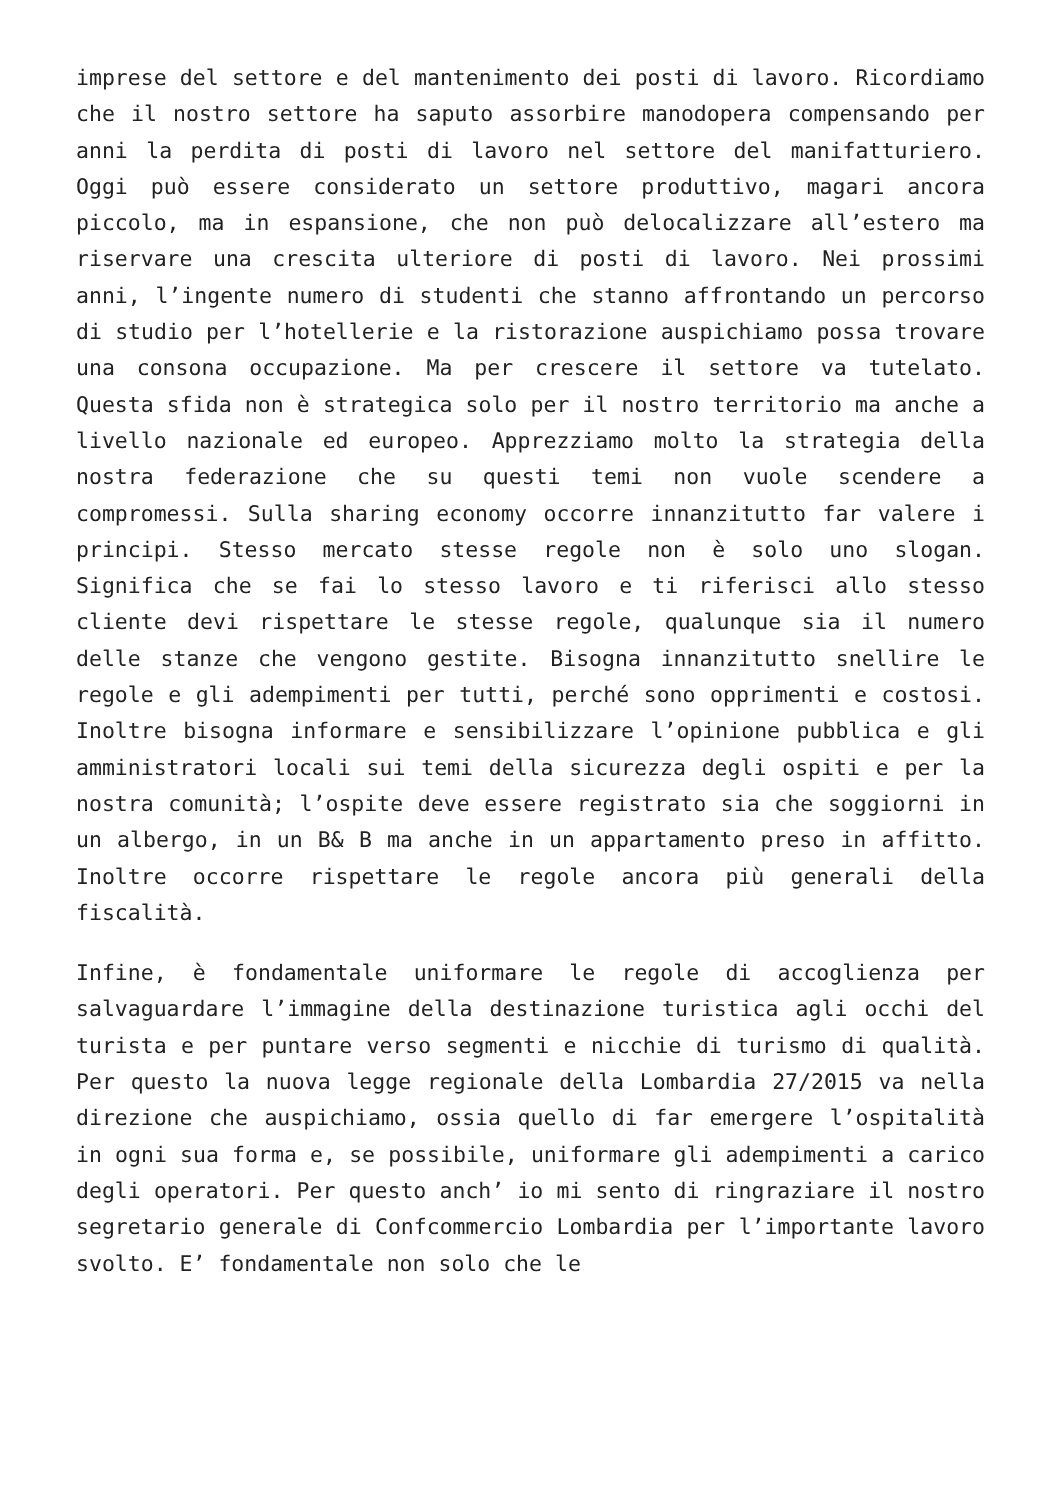imprese del settore e del mantenimento dei posti di lavoro. Ricordiamo che il nostro settore ha saputo assorbire manodopera compensando per anni la perdita di posti di lavoro nel settore del manifatturiero. Oggi può essere considerato un settore produttivo, magari ancora piccolo, ma in espansione, che non può delocalizzare all’estero ma riservare una crescita ulteriore di posti di lavoro. Nei prossimi anni, l’ingente numero di studenti che stanno affrontando un percorso di studio per l’hotellerie e la ristorazione auspichiamo possa trovare una consona occupazione. Ma per crescere il settore va tutelato. Questa sfida non è strategica solo per il nostro territorio ma anche a livello nazionale ed europeo. Apprezziamo molto la strategia della nostra federazione che su questi temi non vuole scendere a compromessi. Sulla sharing economy occorre innanzitutto far valere i principi. Stesso mercato stesse regole non è solo uno slogan. Significa che se fai lo stesso lavoro e ti riferisci allo stesso cliente devi rispettare le stesse regole, qualunque sia il numero delle stanze che vengono gestite. Bisogna innanzitutto snellire le regole e gli adempimenti per tutti, perché sono opprimenti e costosi. Inoltre bisogna informare e sensibilizzare l’opinione pubblica e gli amministratori locali sui temi della sicurezza degli ospiti e per la nostra comunità; l’ospite deve essere registrato sia che soggiorni in un albergo, in un B& B ma anche in un appartamento preso in affitto. Inoltre occorre rispettare le regole ancora più generali della fiscalità.
Infine, è fondamentale uniformare le regole di accoglienza per salvaguardare l’immagine della destinazione turistica agli occhi del turista e per puntare verso segmenti e nicchie di turismo di qualità. Per questo la nuova legge regionale della Lombardia 27/2015 va nella direzione che auspichiamo, ossia quello di far emergere l’ospitalità in ogni sua forma e, se possibile, uniformare gli adempimenti a carico degli operatori. Per questo anch’ io mi sento di ringraziare il nostro segretario generale di Confcommercio Lombardia per l’importante lavoro svolto. E’ fondamentale non solo che le